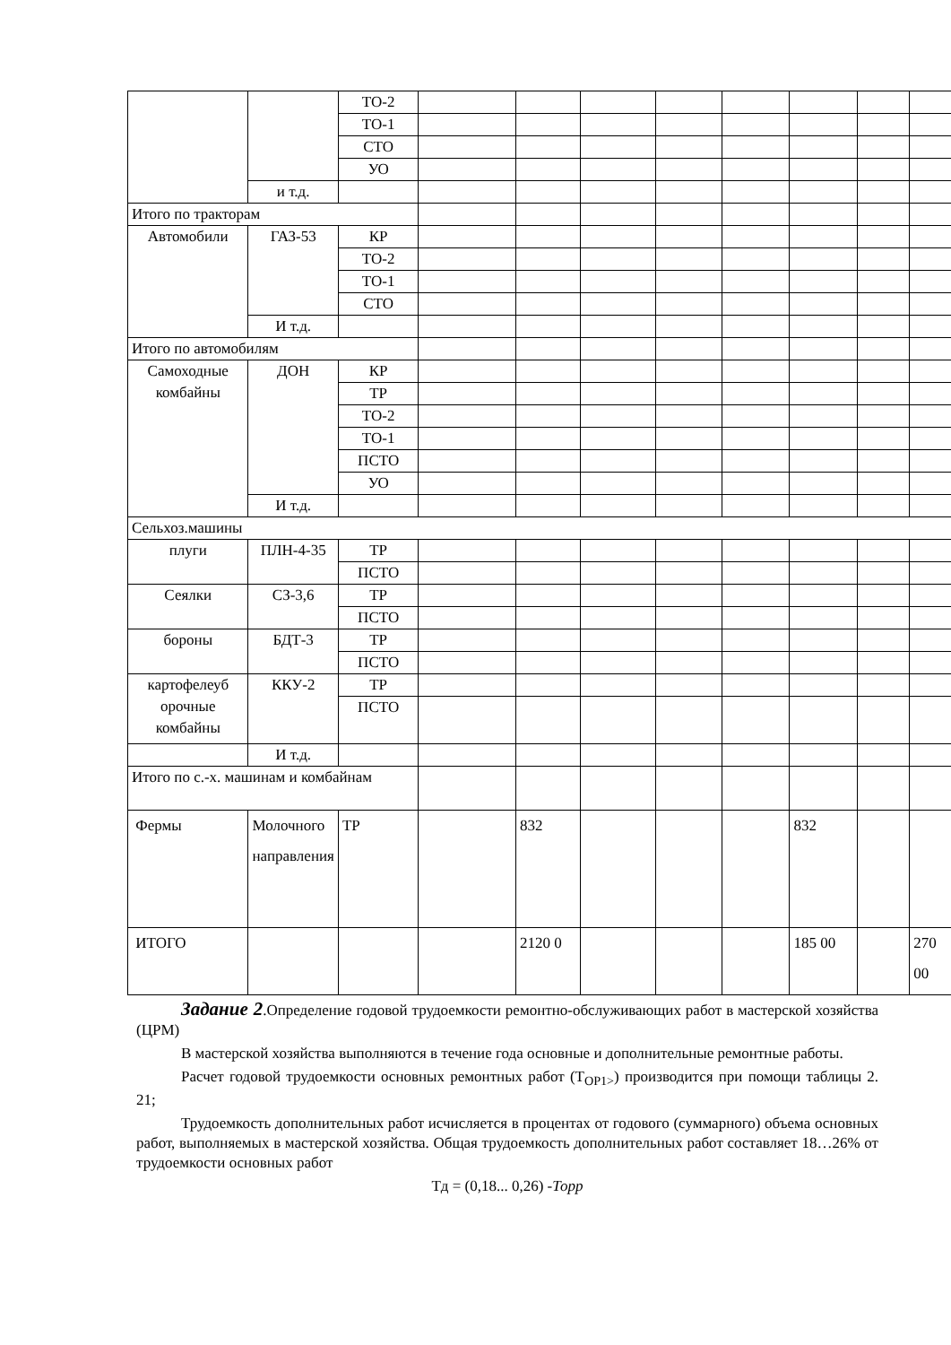| | | ТО-2 | | | | | | | | |
| | | ТО-1 | | | | | | | | |
| | | СТО | | | | | | | | |
| | | УО | | | | | | | | |
| | и т.д. | | | | | | | | | |
| Итого по тракторам | | | | | | | | | | |
| Автомобили | ГАЗ-53 | КР | | | | | | | | |
| | | ТО-2 | | | | | | | | |
| | | ТО-1 | | | | | | | | |
| | | СТО | | | | | | | | |
| | И т.д. | | | | | | | | | |
| Итого по автомобилям | | | | | | | | | | |
| Самоходные комбайны | ДОН | КР | | | | | | | | |
| | | ТР | | | | | | | | |
| | | ТО-2 | | | | | | | | |
| | | ТО-1 | | | | | | | | |
| | | ПСТО | | | | | | | | |
| | | УО | | | | | | | | |
| | И т.д. | | | | | | | | | |
| Сельхоз.машины | | | | | | | | | | |
| плуги | ПЛН-4-35 | ТР | | | | | | | | |
| | | ПСТО | | | | | | | | |
| Сеялки | СЗ-3,6 | ТР | | | | | | | | |
| | | ПСТО | | | | | | | | |
| бороны | БДТ-3 | ТР | | | | | | | | |
| | | ПСТО | | | | | | | | |
| картофелеуб орочные комбайны | ККУ-2 | ТР | | | | | | | | |
| | | ПСТО | | | | | | | | |
| | И т.д. | | | | | | | | | |
| Итого по с.-х. машинам и комбайнам | | | | | | | | | | |
| Фермы | Молочного направления | ТР | | 832 | | | | 832 | | |
| ИТОГО | | | | 2120 0 | | | | 185 00 | | 270 00 |
Задание 2.Определение годовой трудоемкости ремонтно-обслуживающих работ в мастерской хозяйства (ЦРМ)
В мастерской хозяйства выполняются в течение года основные и дополнительные ремонтные работы.
Расчет годовой трудоемкости основных ремонтных работ (Т<sub>ОР1></sub>) производится при помощи таблицы 2. 21;
Трудоемкость дополнительных работ исчисляется в процентах от годового (суммарного) объема основных работ, выполняемых в мастерской хозяйства. Общая трудоемкость дополнительных работ составляет 18…26% от трудоемкости основных работ
Тд = (0,18... 0,26) -Торр